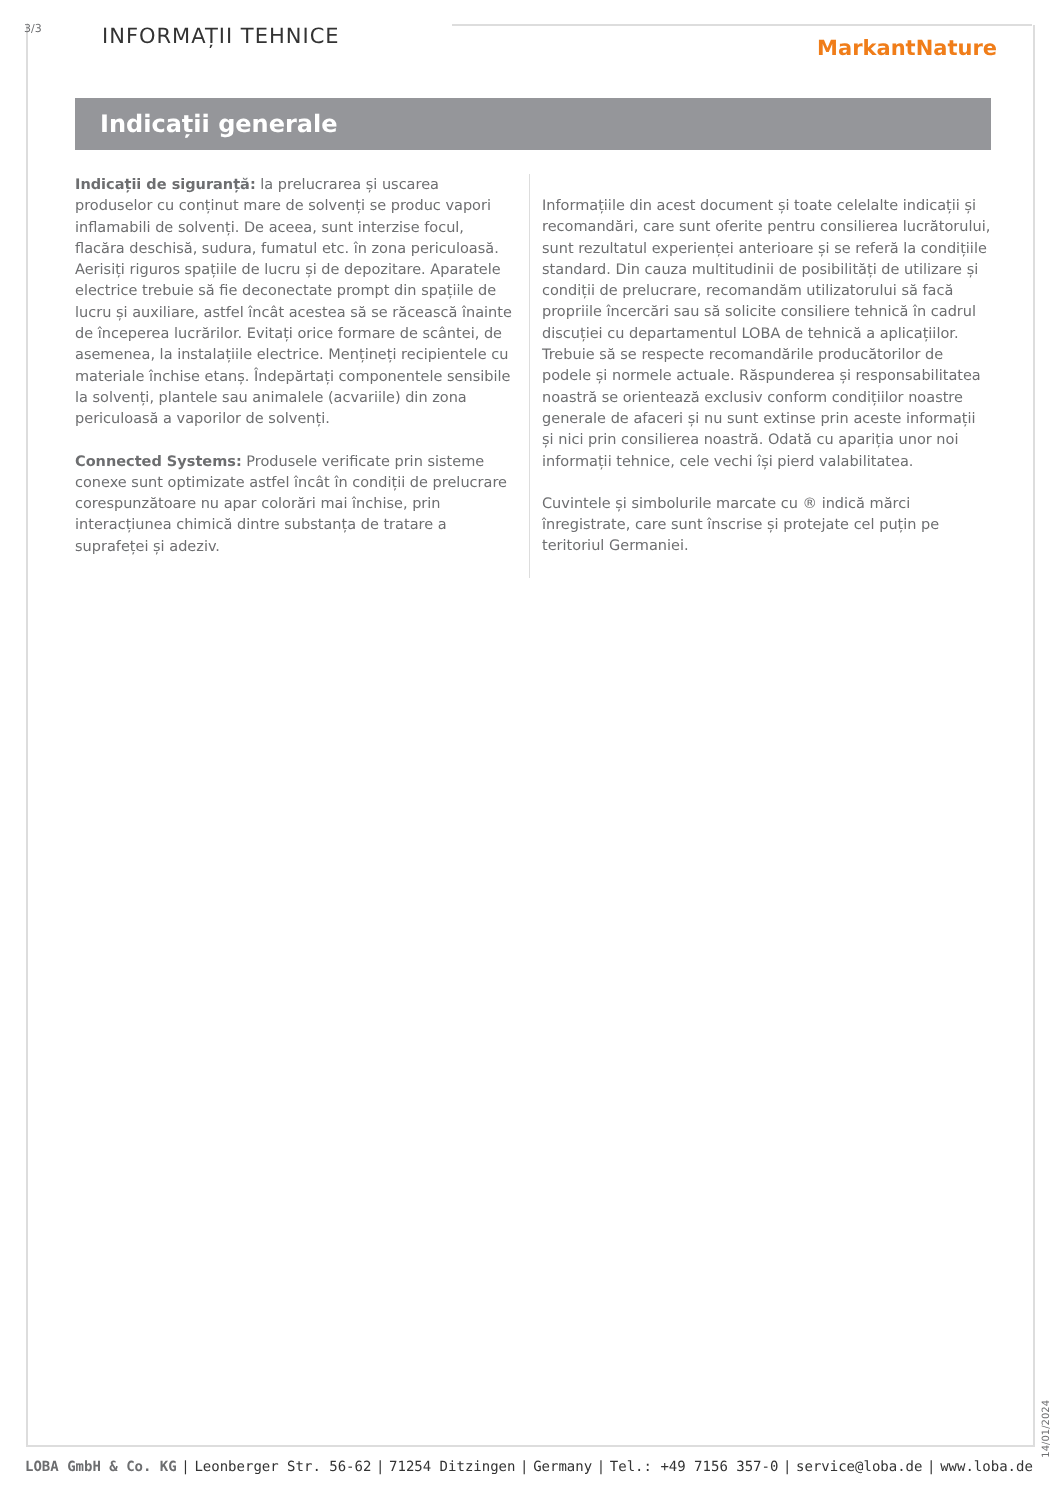3/3 INFORMAȚII TEHNICE MarkantNature
Indicații generale
Indicații de siguranță: la prelucrarea și uscarea produselor cu conținut mare de solvenți se produc vapori inflamabili de solvenți. De aceea, sunt interzise focul, flacăra deschisă, sudura, fumatul etc. în zona periculoasă. Aerisiți riguros spațiile de lucru și de depozitare. Aparatele electrice trebuie să fie deconectate prompt din spațiile de lucru și auxiliare, astfel încât acestea să se răcească înainte de începerea lucrărilor. Evitați orice formare de scântei, de asemenea, la instalațiile electrice. Mențineți recipientele cu materiale închise etanș. Îndepărtați componentele sensibile la solvenți, plantele sau animalele (acvariile) din zona periculoasă a vaporilor de solvenți.
Connected Systems: Produsele verificate prin sisteme conexe sunt optimizate astfel încât în condiții de prelucrare corespunzătoare nu apar colorări mai închise, prin interacțiunea chimică dintre substanța de tratare a suprafeței și adeziv.
Informațiile din acest document și toate celelalte indicații și recomandări, care sunt oferite pentru consilierea lucrătorului, sunt rezultatul experienței anterioare și se referă la condițiile standard. Din cauza multitudinii de posibilități de utilizare și condiții de prelucrare, recomandăm utilizatorului să facă propriile încercări sau să solicite consiliere tehnică în cadrul discuției cu departamentul LOBA de tehnică a aplicațiilor. Trebuie să se respecte recomandările producătorilor de podele și normele actuale. Răspunderea și responsabilitatea noastră se orientează exclusiv conform condițiilor noastre generale de afaceri și nu sunt extinse prin aceste informații și nici prin consilierea noastră. Odată cu apariția unor noi informații tehnice, cele vechi își pierd valabilitatea.
Cuvintele și simbolurile marcate cu ® indică mărci înregistrate, care sunt înscrise și protejate cel puțin pe teritoriul Germaniei.
14/01/2024
LOBA GmbH & Co. KG | Leonberger Str. 56-62 | 71254 Ditzingen | Germany | Tel.: +49 7156 357-0 | service@loba.de | www.loba.de